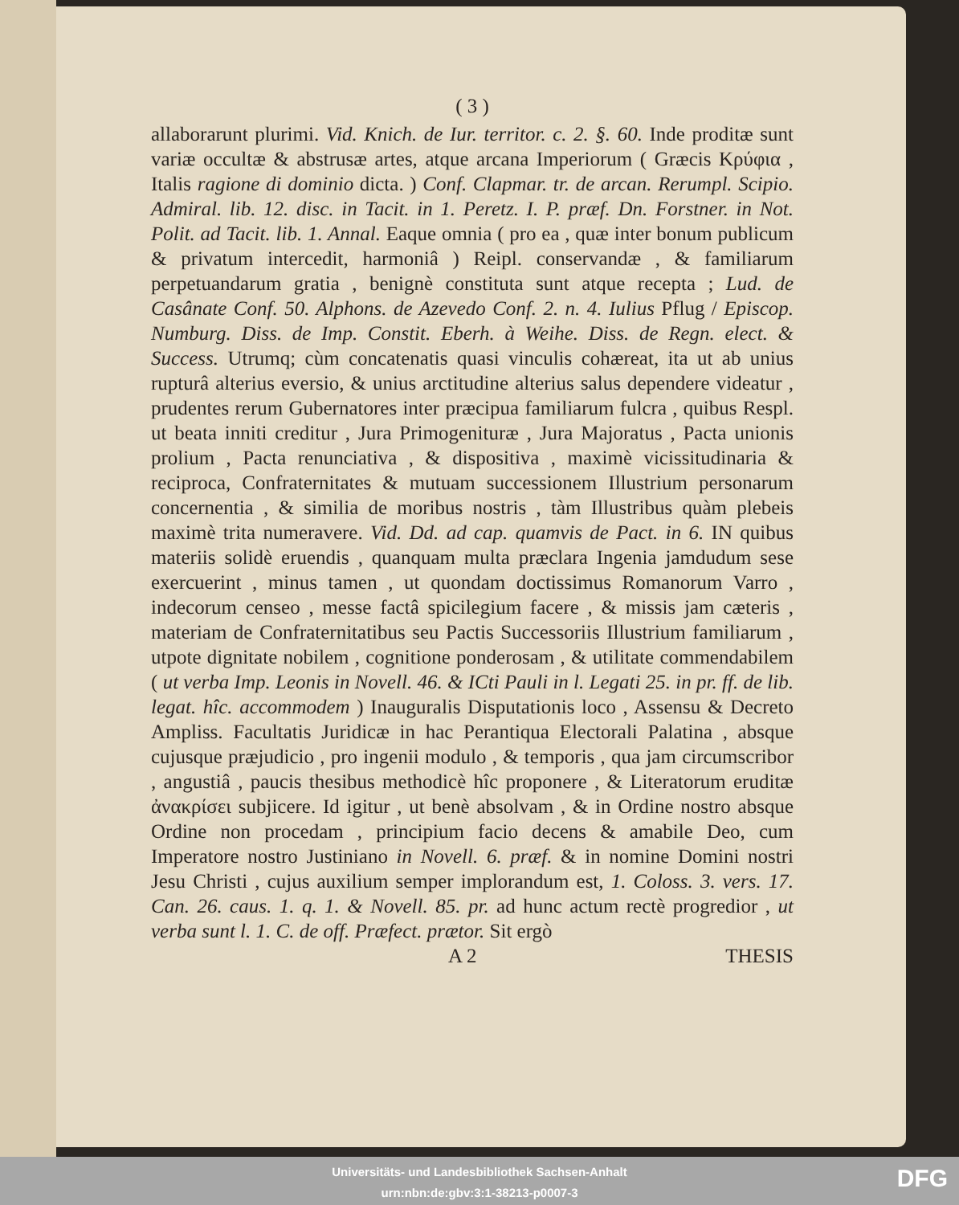( 3 )
allaborarunt plurimi. Vid. Knich. de Iur. territor. c. 2. §. 60. Inde proditæ sunt variæ occultæ & abstrusæ artes, atque arcana Imperiorum ( Græcis Κρύφια , Italis ragione di dominio dicta. ) Conf. Clapmar. tr. de arcan. Rerumpl. Scipio. Admiral. lib. 12. disc. in Tacit. in 1. Peretz. I. P. præf. Dn. Forstner. in Not. Polit. ad Tacit. lib. 1. Annal. Eaque omnia ( pro ea , quæ inter bonum publicum & privatum intercedit, harmoniâ ) Reipl. conservandæ , & familiarum perpetuandarum gratia , benignè constituta sunt atque recepta ; Lud. de Casânate Conf. 50. Alphons. de Azevedo Conf. 2. n. 4. Iulius Pflug / Episcop. Numburg. Diss. de Imp. Constit. Eberh. à Weihe. Diss. de Regn. elect. & Success. Utrumq; cùm concatenatis quasi vinculis cohæreat, ita ut ab unius rupturâ alterius eversio, & unius arctitudine alterius salus dependere videatur , prudentes rerum Gubernatores inter præcipua familiarum fulcra , quibus Respl. ut beata inniti creditur , Jura Primogenituræ , Jura Majoratus , Pacta unionis prolium , Pacta renunciativa , & dispositiva , maximè vicissitudinaria & reciproca, Confraternitates & mutuam successionem Illustrium personarum concernentia , & similia de moribus nostris , tàm Illustribus quàm plebeis maximè trita numeravere. Vid. Dd. ad cap. quamvis de Pact. in 6. IN quibus materiis solidè eruendis , quanquam multa præclara Ingenia jamdudum sese exercuerint , minus tamen , ut quondam doctissimus Romanorum Varro , indecorum censeo , messe factâ spicilegium facere , & missis jam cæteris , materiam de Confraternitatibus seu Pactis Successoriis Illustrium familiarum , utpote dignitate nobilem , cognitione ponderosam , & utilitate commendabilem ( ut verba Imp. Leonis in Novell. 46. & ICti Pauli in l. Legati 25. in pr. ff. de lib. legat. hîc. accommodem ) Inauguralis Disputationis loco , Assensu & Decreto Ampliss. Facultatis Juridicæ in hac Perantiqua Electorali Palatina , absque cujusque præjudicio , pro ingenii modulo , & temporis , qua jam circumscribor , angustiâ , paucis thesibus methodicè hîc proponere , & Literatorum eruditæ ἀνακρίσει subjicere. Id igitur , ut benè absolvam , & in Ordine nostro absque Ordine non procedam , principium facio decens & amabile Deo, cum Imperatore nostro Justiniano in Novell. 6. præf. & in nomine Domini nostri Jesu Christi , cujus auxilium semper implorandum est, 1. Coloss. 3. vers. 17. Can. 26. caus. 1. q. 1. & Novell. 85. pr. ad hunc actum rectè progredior , ut verba sunt l. 1. C. de off. Præfect. prætor. Sit ergò
A 2 THESIS
Universitäts- und Landesbibliothek Sachsen-Anhalt
urn:nbn:de:gbv:3:1-38213-p0007-3
DFG